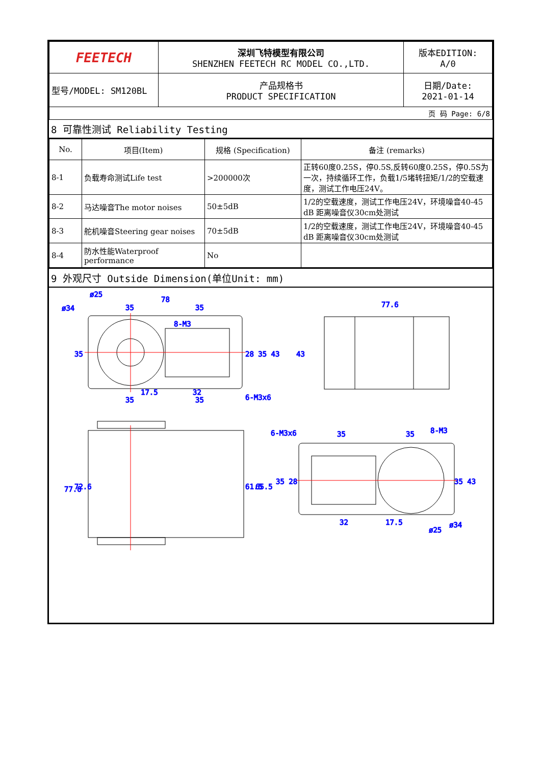| FEETECH | 深圳飞特模型有限公司 SHENZHEN FEETECH RC MODEL CO.,LTD. | 版本EDITION: A/0 |
| 型号/MODEL: SM120BL | 产品规格书 PRODUCT SPECIFICATION | 日期/Date: 2021-01-14 |
| 页 码 Page: 6/8 | | |
8 可靠性测试 Reliability Testing
| No. | 项目(Item) | 规格 (Specification) | 备注 (remarks) |
| --- | --- | --- | --- |
| 8-1 | 负载寿命测试Life test | >200000次 | 正转60度0.25S，停0.5S,反转60度0.25S，停0.5S为一次，持续循环工作，负载1/5堵转扭矩/1/2的空载速度，测试工作电压24V。 |
| 8-2 | 马达噪音The motor noises | 50±5dB | 1/2的空载速度，测试工作电压24V，环境噪音40-45 dB 距离噪音仪30cm处测试 |
| 8-3 | 舵机噪音Steering gear noises | 70±5dB | 1/2的空载速度，测试工作电压24V，环境噪音40-45 dB 距离噪音仪30cm处测试 |
| 8-4 | 防水性能Waterproof performance | No | |
9 外观尺寸 Outside Dimension(单位Unit: mm)
ø25
78
35
35
ø34
8-M3
17.5
32
35
35
6-M3x6
77.6
6-M3x6
35
35
8-M3
32
17.5
ø25
ø34
77.6
72.6
61.5
65.5
35
28 35 43
43
35 28
35 43